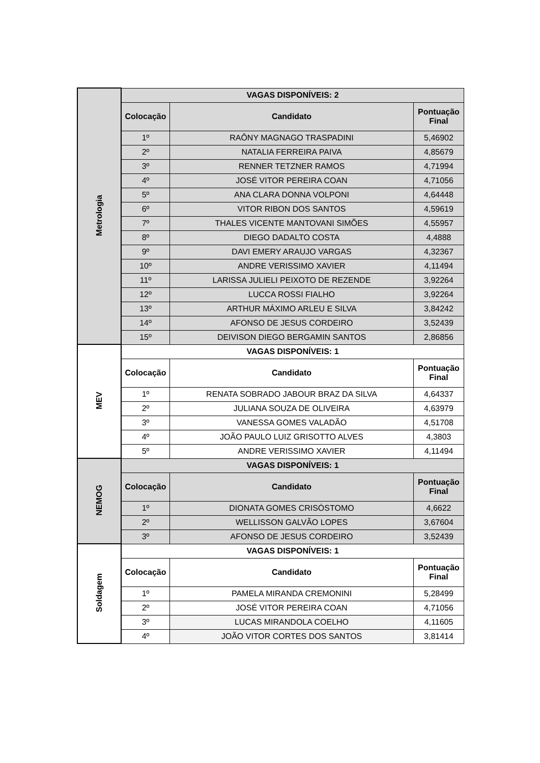| Metrologia | VAGAS DISPONÍVEIS: 2 | | |
| --- | --- | --- | --- |
| | Colocação | Candidato | Pontuação Final |
| | 1º | RAÔNY MAGNAGO TRASPADINI | 5,46902 |
| | 2º | NATALIA FERREIRA PAIVA | 4,85679 |
| | 3º | RENNER TETZNER RAMOS | 4,71994 |
| | 4º | JOSÉ VITOR PEREIRA COAN | 4,71056 |
| | 5º | ANA CLARA DONNA VOLPONI | 4,64448 |
| | 6º | VITOR RIBON DOS SANTOS | 4,59619 |
| | 7º | THALES VICENTE MANTOVANI SIMÕES | 4,55957 |
| | 8º | DIEGO DADALTO COSTA | 4,4888 |
| | 9º | DAVI EMERY ARAUJO VARGAS | 4,32367 |
| | 10º | ANDRE VERISSIMO XAVIER | 4,11494 |
| | 11º | LARISSA JULIELI PEIXOTO DE REZENDE | 3,92264 |
| | 12º | LUCCA ROSSI FIALHO | 3,92264 |
| | 13º | ARTHUR MÁXIMO ARLEU E SILVA | 3,84242 |
| | 14º | AFONSO DE JESUS CORDEIRO | 3,52439 |
| | 15º | DEIVISON DIEGO BERGAMIN SANTOS | 2,86856 |
| | MEV | VAGAS DISPONÍVEIS: 1 | |
| Colocação | | Candidato | Pontuação Final |
| 1º | | RENATA SOBRADO JABOUR BRAZ DA SILVA | 4,64337 |
| 2º | | JULIANA SOUZA DE OLIVEIRA | 4,63979 |
| 3º | | VANESSA GOMES VALADÃO | 4,51708 |
| 4º | | JOÃO PAULO LUIZ GRISOTTO ALVES | 4,3803 |
| 5º | | ANDRE VERISSIMO XAVIER | 4,11494 |
| NEMOG | VAGAS DISPONÍVEIS: 1 | | |
| | Colocação | Candidato | Pontuação Final |
| | 1º | DIONATA GOMES CRISÓSTOMO | 4,6622 |
| | 2º | WELLISSON GALVÃO LOPES | 3,67604 |
| | 3º | AFONSO DE JESUS CORDEIRO | 3,52439 |
| Soldagem | VAGAS DISPONÍVEIS: 1 | | |
| | Colocação | Candidato | Pontuação Final |
| | 1º | PAMELA MIRANDA CREMONINI | 5,28499 |
| | 2º | JOSÉ VITOR PEREIRA COAN | 4,71056 |
| | 3º | LUCAS MIRANDOLA COELHO | 4,11605 |
| | 4º | JOÃO VITOR CORTES DOS SANTOS | 3,81414 |